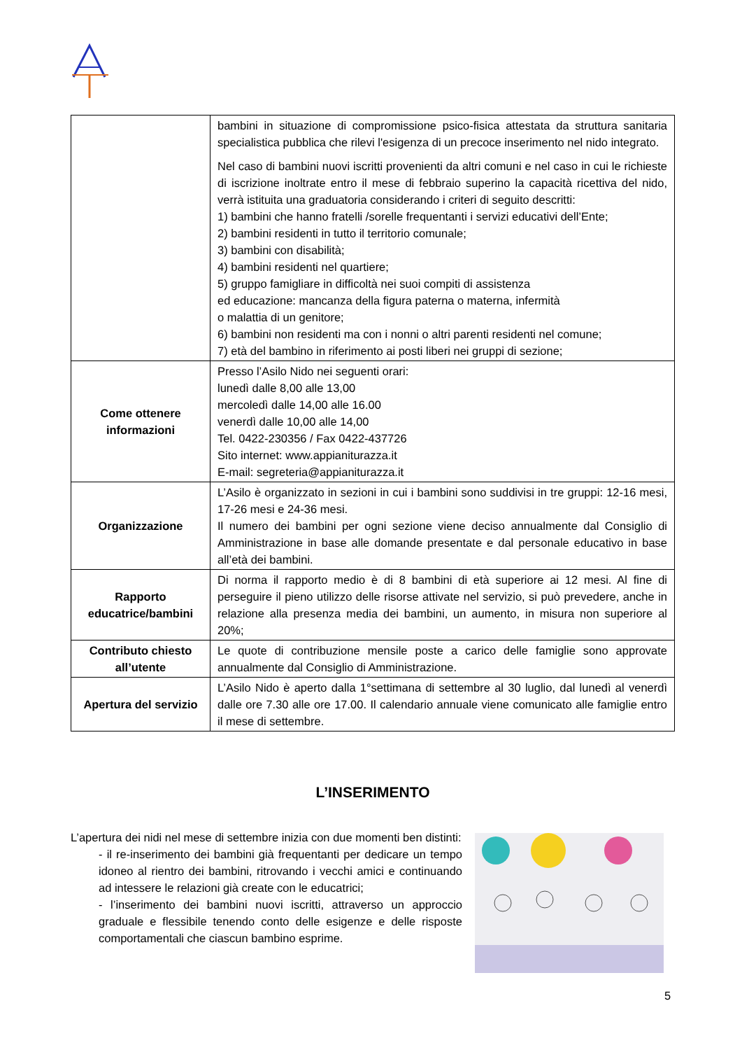| | bambini in situazione di compromissione psico-fisica attestata da struttura sanitaria specialistica pubblica che rilevi l'esigenza di un precoce inserimento nel nido integrato. Nel caso di bambini nuovi iscritti provenienti da altri comuni e nel caso in cui le richieste di iscrizione inoltrate entro il mese di febbraio superino la capacità ricettiva del nido, verrà istituita una graduatoria considerando i criteri di seguito descritti: 1) bambini che hanno fratelli /sorelle frequentanti i servizi educativi dell’Ente; 2) bambini residenti in tutto il territorio comunale; 3) bambini con disabilità; 4) bambini residenti nel quartiere; 5) gruppo famigliare in difficoltà nei suoi compiti di assistenza ed educazione: mancanza della figura paterna o materna, infermità o malattia di un genitore; 6) bambini non residenti ma con i nonni o altri parenti residenti nel comune; 7) età del bambino in riferimento ai posti liberi nei gruppi di sezione; |
| Come ottenere informazioni | Presso l’Asilo Nido nei seguenti orari: lunedì dalle 8,00 alle 13,00 mercoledì dalle 14,00 alle 16.00 venerdì dalle 10,00 alle 14,00 Tel. 0422-230356 / Fax 0422-437726 Sito internet: www.appianiturazza.it E-mail: segreteria@appianiturazza.it |
| Organizzazione | L’Asilo è organizzato in sezioni in cui i bambini sono suddivisi in tre gruppi: 12-16 mesi, 17-26 mesi e 24-36 mesi. Il numero dei bambini per ogni sezione viene deciso annualmente dal Consiglio di Amministrazione in base alle domande presentate e dal personale educativo in base all’età dei bambini. |
| Rapporto educatrice/bambini | Di norma il rapporto medio è di 8 bambini di età superiore ai 12 mesi. Al fine di perseguire il pieno utilizzo delle risorse attivate nel servizio, si può prevedere, anche in relazione alla presenza media dei bambini, un aumento, in misura non superiore al 20%; |
| Contributo chiesto all’utente | Le quote di contribuzione mensile poste a carico delle famiglie sono approvate annualmente dal Consiglio di Amministrazione. |
| Apertura del servizio | L’Asilo Nido è aperto dalla 1°settimana di settembre al 30 luglio, dal lunedì al venerdì dalle ore 7.30 alle ore 17.00. Il calendario annuale viene comunicato alle famiglie entro il mese di settembre. |
L’INSERIMENTO
L’apertura dei nidi nel mese di settembre inizia con due momenti ben distinti:
- il re-inserimento dei bambini già frequentanti per dedicare un tempo idoneo al rientro dei bambini, ritrovando i vecchi amici e continuando ad intessere le relazioni già create con le educatrici;
- l’inserimento dei bambini nuovi iscritti, attraverso un approccio graduale e flessibile tenendo conto delle esigenze e delle risposte comportamentali che ciascun bambino esprime.
5